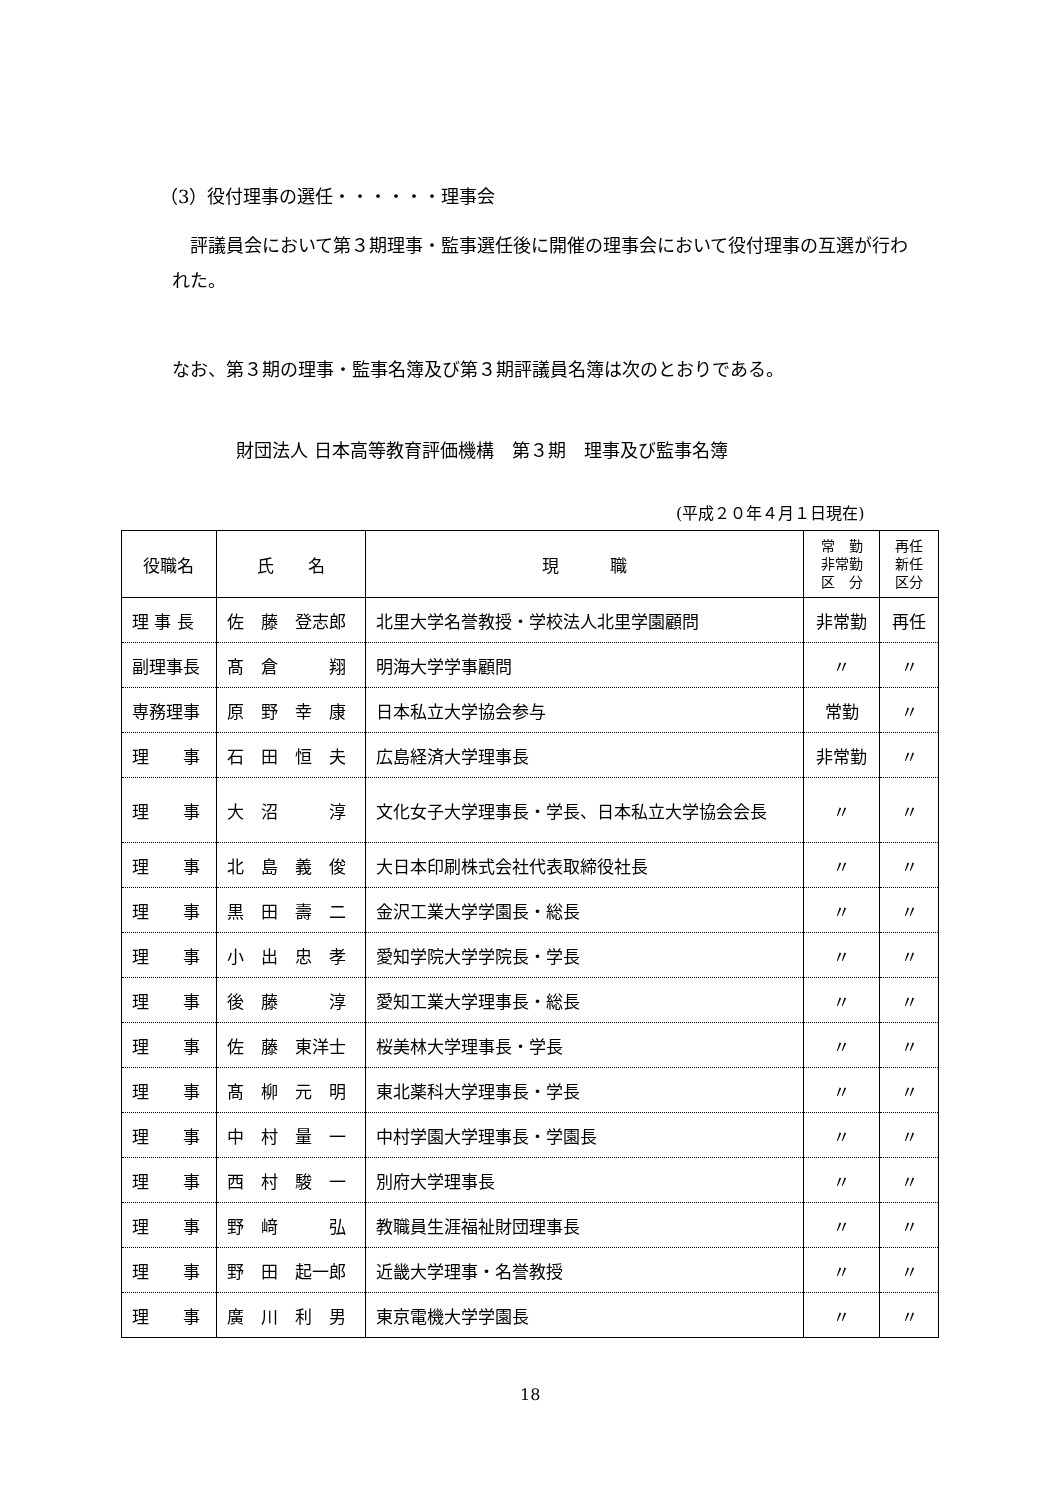（3）役付理事の選任・・・・・・理事会
　評議員会において第３期理事・監事選任後に開催の理事会において役付理事の互選が行われた。
なお、第３期の理事・監事名簿及び第３期評議員名簿は次のとおりである。
財団法人 日本高等教育評価機構　第３期　理事及び監事名簿
(平成２０年４月１日現在)
| 役職名 | 氏 名 | 現 職 | 常 勤 非常勤 区 分 | 再任 新任 区分 |
| --- | --- | --- | --- | --- |
| 理 事 長 | 佐 藤 登志郎 | 北里大学名誉教授・学校法人北里学園顧問 | 非常勤 | 再任 |
| 副理事長 | 髙 倉 翔 | 明海大学学事顧問 | 〃 | 〃 |
| 専務理事 | 原 野 幸 康 | 日本私立大学協会参与 | 常勤 | 〃 |
| 理 事 | 石 田 恒 夫 | 広島経済大学理事長 | 非常勤 | 〃 |
| 理 事 | 大 沼 淳 | 文化女子大学理事長・学長、日本私立大学協会会長 | 〃 | 〃 |
| 理 事 | 北 島 義 俊 | 大日本印刷株式会社代表取締役社長 | 〃 | 〃 |
| 理 事 | 黒 田 壽 二 | 金沢工業大学学園長・総長 | 〃 | 〃 |
| 理 事 | 小 出 忠 孝 | 愛知学院大学学院長・学長 | 〃 | 〃 |
| 理 事 | 後 藤 淳 | 愛知工業大学理事長・総長 | 〃 | 〃 |
| 理 事 | 佐 藤 東洋士 | 桜美林大学理事長・学長 | 〃 | 〃 |
| 理 事 | 髙 柳 元 明 | 東北薬科大学理事長・学長 | 〃 | 〃 |
| 理 事 | 中 村 量 一 | 中村学園大学理事長・学園長 | 〃 | 〃 |
| 理 事 | 西 村 駿 一 | 別府大学理事長 | 〃 | 〃 |
| 理 事 | 野 﨑 弘 | 教職員生涯福祉財団理事長 | 〃 | 〃 |
| 理 事 | 野 田 起一郎 | 近畿大学理事・名誉教授 | 〃 | 〃 |
| 理 事 | 廣 川 利 男 | 東京電機大学学園長 | 〃 | 〃 |
18